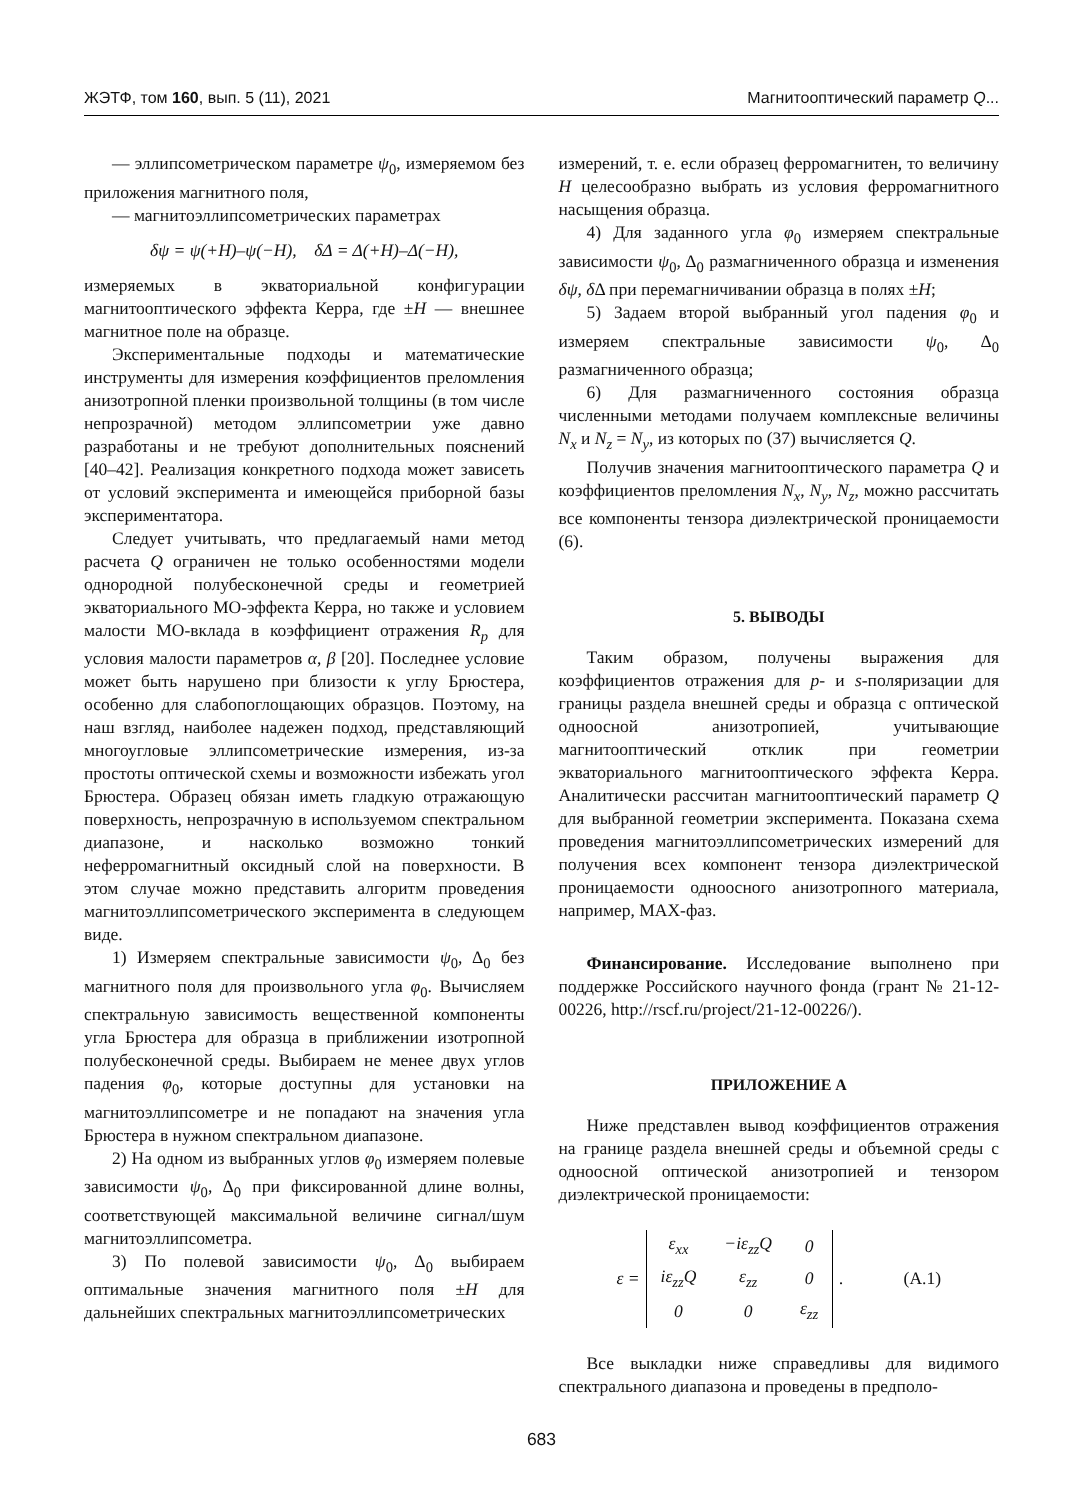ЖЭТФ, том 160, вып. 5 (11), 2021 Магнитооптический параметр Q...
— эллипсометрическом параметре ψ<sub>0</sub>, измеряемом без приложения магнитного поля,
— магнитоэллипсометрических параметрах
δψ = ψ(+H)–ψ(−H), δΔ = Δ(+H)–Δ(−H),
измеряемых в экваториальной конфигурации магнитооптического эффекта Керра, где ±H — внешнее магнитное поле на образце.
Экспериментальные подходы и математические инструменты для измерения коэффициентов преломления анизотропной пленки произвольной толщины (в том числе непрозрачной) методом эллипсометрии уже давно разработаны и не требуют дополнительных пояснений [40–42]. Реализация конкретного подхода может зависеть от условий эксперимента и имеющейся приборной базы экспериментатора.
Следует учитывать, что предлагаемый нами метод расчета Q ограничен не только особенностями модели однородной полубесконечной среды и геометрией экваториального МО-эффекта Керра, но также и условием малости МО-вклада в коэффициент отражения R<sub>p</sub> для условия малости параметров α, β [20]. Последнее условие может быть нарушено при близости к углу Брюстера, особенно для слабопоглощающих образцов. Поэтому, на наш взгляд, наиболее надежен подход, представляющий многоугловые эллипсометрические измерения, из-за простоты оптической схемы и возможности избежать угол Брюстера. Образец обязан иметь гладкую отражающую поверхность, непрозрачную в используемом спектральном диапазоне, и насколько возможно тонкий неферромагнитный оксидный слой на поверхности. В этом случае можно представить алгоритм проведения магнитоэллипсометрического эксперимента в следующем виде.
1) Измеряем спектральные зависимости ψ<sub>0</sub>, Δ<sub>0</sub> без магнитного поля для произвольного угла φ<sub>0</sub>. Вычисляем спектральную зависимость вещественной компоненты угла Брюстера для образца в приближении изотропной полубесконечной среды. Выбираем не менее двух углов падения φ<sub>0</sub>, которые доступны для установки на магнитоэллипсометре и не попадают на значения угла Брюстера в нужном спектральном диапазоне.
2) На одном из выбранных углов φ<sub>0</sub> измеряем полевые зависимости ψ<sub>0</sub>, Δ<sub>0</sub> при фиксированной длине волны, соответствующей максимальной величине сигнал/шум магнитоэллипсометра.
3) По полевой зависимости ψ<sub>0</sub>, Δ<sub>0</sub> выбираем оптимальные значения магнитного поля ±H для дальнейших спектральных магнитоэллипсометрических
измерений, т. е. если образец ферромагнитен, то величину H целесообразно выбрать из условия ферромагнитного насыщения образца.
4) Для заданного угла φ<sub>0</sub> измеряем спектральные зависимости ψ<sub>0</sub>, Δ<sub>0</sub> размагниченного образца и изменения δψ, δ Δ при перемагничивании образца в полях ±H;
5) Задаем второй выбранный угол падения φ<sub>0</sub> и измеряем спектральные зависимости ψ<sub>0</sub>, Δ<sub>0</sub> размагниченного образца;
6) Для размагниченного состояния образца численными методами получаем комплексные величины N<sub>x</sub> и N<sub>z</sub> = N<sub>y</sub>, из которых по (37) вычисляется Q.
Получив значения магнитооптического параметра Q и коэффициентов преломления N<sub>x</sub>, N<sub>y</sub>, N<sub>z</sub>, можно рассчитать все компоненты тензора диэлектрической проницаемости (6).
5. ВЫВОДЫ
Таким образом, получены выражения для коэффициентов отражения для p- и s-поляризации для границы раздела внешней среды и образца с оптической одноосной анизотропией, учитывающие магнитооптический отклик при геометрии экваториального магнитооптического эффекта Керра. Аналитически рассчитан магнитооптический параметр Q для выбранной геометрии эксперимента. Показана схема проведения магнитоэллипсометрических измерений для получения всех компонент тензора диэлектрической проницаемости одноосного анизотропного материала, например, MAX-фаз.
Финансирование. Исследование выполнено при поддержке Российского научного фонда (грант № 21-12-00226, http://rscf.ru/project/21-12-00226/).
ПРИЛОЖЕНИЕ A
Ниже представлен вывод коэффициентов отражения на границе раздела внешней среды и объемной среды с одноосной оптической анизотропией и тензором диэлектрической проницаемости:
ε =
| ε<sub>xx</sub> | −iε<sub>zz</sub>Q | 0 |
| iε<sub>zz</sub>Q | ε<sub>zz</sub> | 0 |
| 0 | 0 | ε<sub>zz</sub> |
. (A.1)
Все выкладки ниже справедливы для видимого спектрального диапазона и проведены в предполо-
683